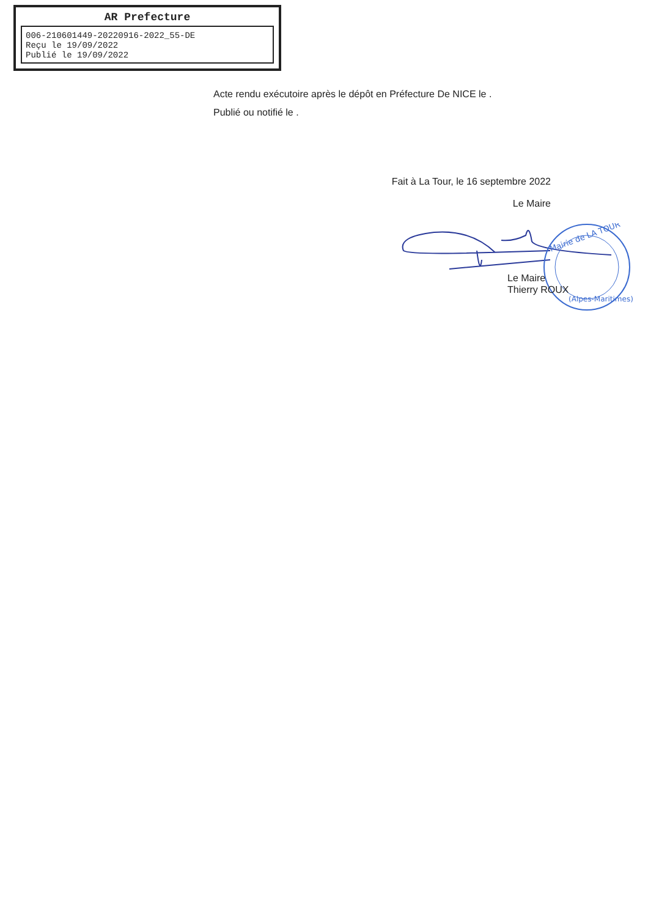AR Prefecture
006-210601449-20220916-2022_55-DE
Reçu le 19/09/2022
Publié le 19/09/2022
Acte rendu exécutoire après le dépôt en Préfecture De NICE le .
Publié ou notifié le .
Fait à La Tour, le 16 septembre 2022
Le Maire
Mairie de LA TOUR
(Alpes-Maritimes)
Le Maire
Thierry ROUX